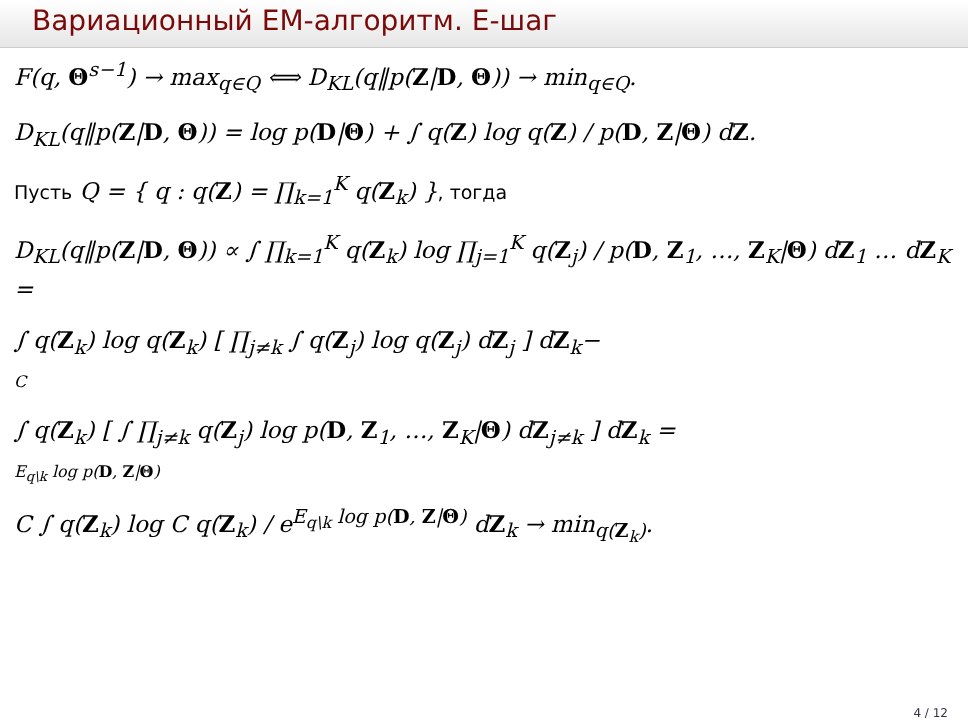Вариационный EM-алгоритм. E-шаг
F(q, Θ<sup>s−1</sup>) → max<sub>q∈Q</sub> ⟺ D<sub>KL</sub>(q‖p(Z|D, Θ)) → min<sub>q∈Q</sub>.
D<sub>KL</sub>(q‖p(Z|D, Θ)) = log p(D|Θ) + ∫ q(Z) log q(Z) / p(D, Z|Θ) dZ.
Пусть Q = { q : q(Z) = ∏<sub>k=1</sub><sup>K</sup> q(Z<sub>k</sub>) }, тогда
D<sub>KL</sub>(q‖p(Z|D, Θ)) ∝ ∫ ∏<sub>k=1</sub><sup>K</sup> q(Z<sub>k</sub>) log ∏<sub>j=1</sub><sup>K</sup> q(Z<sub>j</sub>) / p(D, Z<sub>1</sub>, …, Z<sub>K</sub>|Θ) dZ<sub>1</sub> … dZ<sub>K</sub> =
∫ q(Z<sub>k</sub>) log q(Z<sub>k</sub>) [ ∏<sub>j≠k</sub> ∫ q(Z<sub>j</sub>) log q(Z<sub>j</sub>) dZ<sub>j</sub> ] dZ<sub>k</sub>−
C
∫ q(Z<sub>k</sub>) [ ∫ ∏<sub>j≠k</sub> q(Z<sub>j</sub>) log p(D, Z<sub>1</sub>, …, Z<sub>K</sub>|Θ) dZ<sub>j≠k</sub> ] dZ<sub>k</sub> =
E<sub>q\k</sub> log p(D, Z|Θ)
C ∫ q(Z<sub>k</sub>) log C q(Z<sub>k</sub>) / e<sup>E<sub>q\k</sub> log p(D, Z|Θ)</sup> dZ<sub>k</sub> → min<sub>q(Z<sub>k</sub>)</sub>.
4 / 12